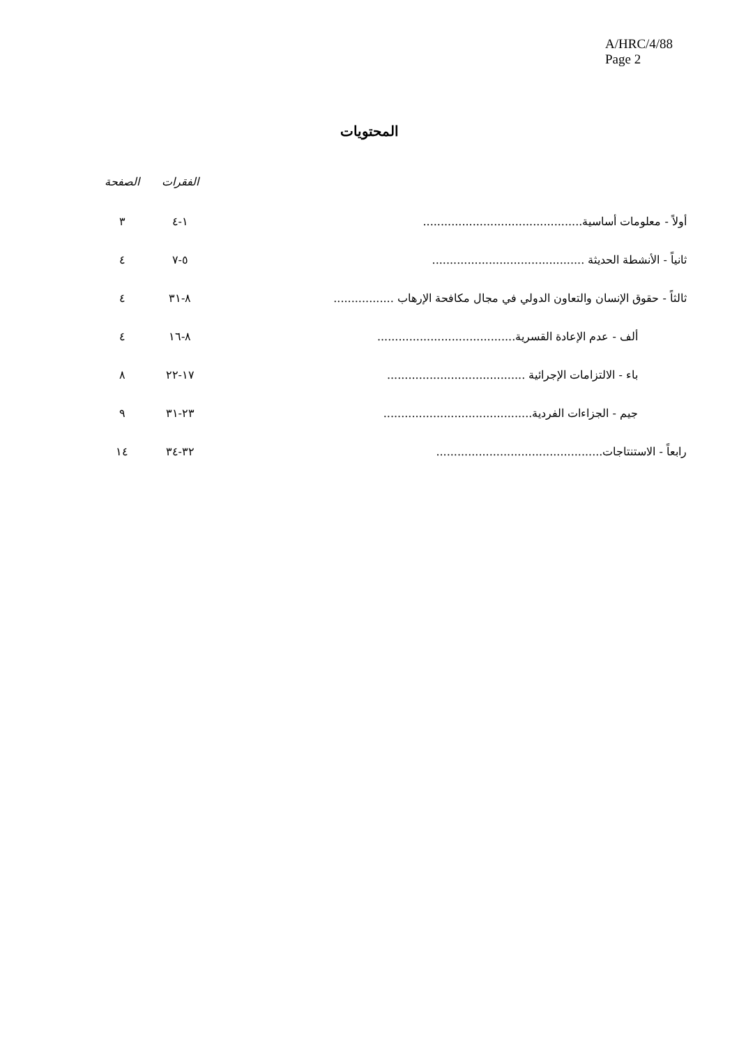A/HRC/4/88
Page 2
المحتويات
| | الفقرات | الصفحة |
| --- | --- | --- |
| أولاً - معلومات أساسية............................................. | ١-٤ | ٣ |
| ثانياً - الأنشطة الحديثة ........................................... | ٥-٧ | ٤ |
| ثالثاً - حقوق الإنسان والتعاون الدولي في مجال مكافحة الإرهاب ................. | ٨-٣١ | ٤ |
| ألف - عدم الإعادة القسرية....................................... | ٨-١٦ | ٤ |
| باء - الالتزامات الإجرائية ....................................... | ١٧-٢٢ | ٨ |
| جيم - الجزاءات الفردية.......................................... | ٢٣-٣١ | ٩ |
| رابعاً - الاستنتاجات............................................... | ٣٢-٣٤ | ١٤ |